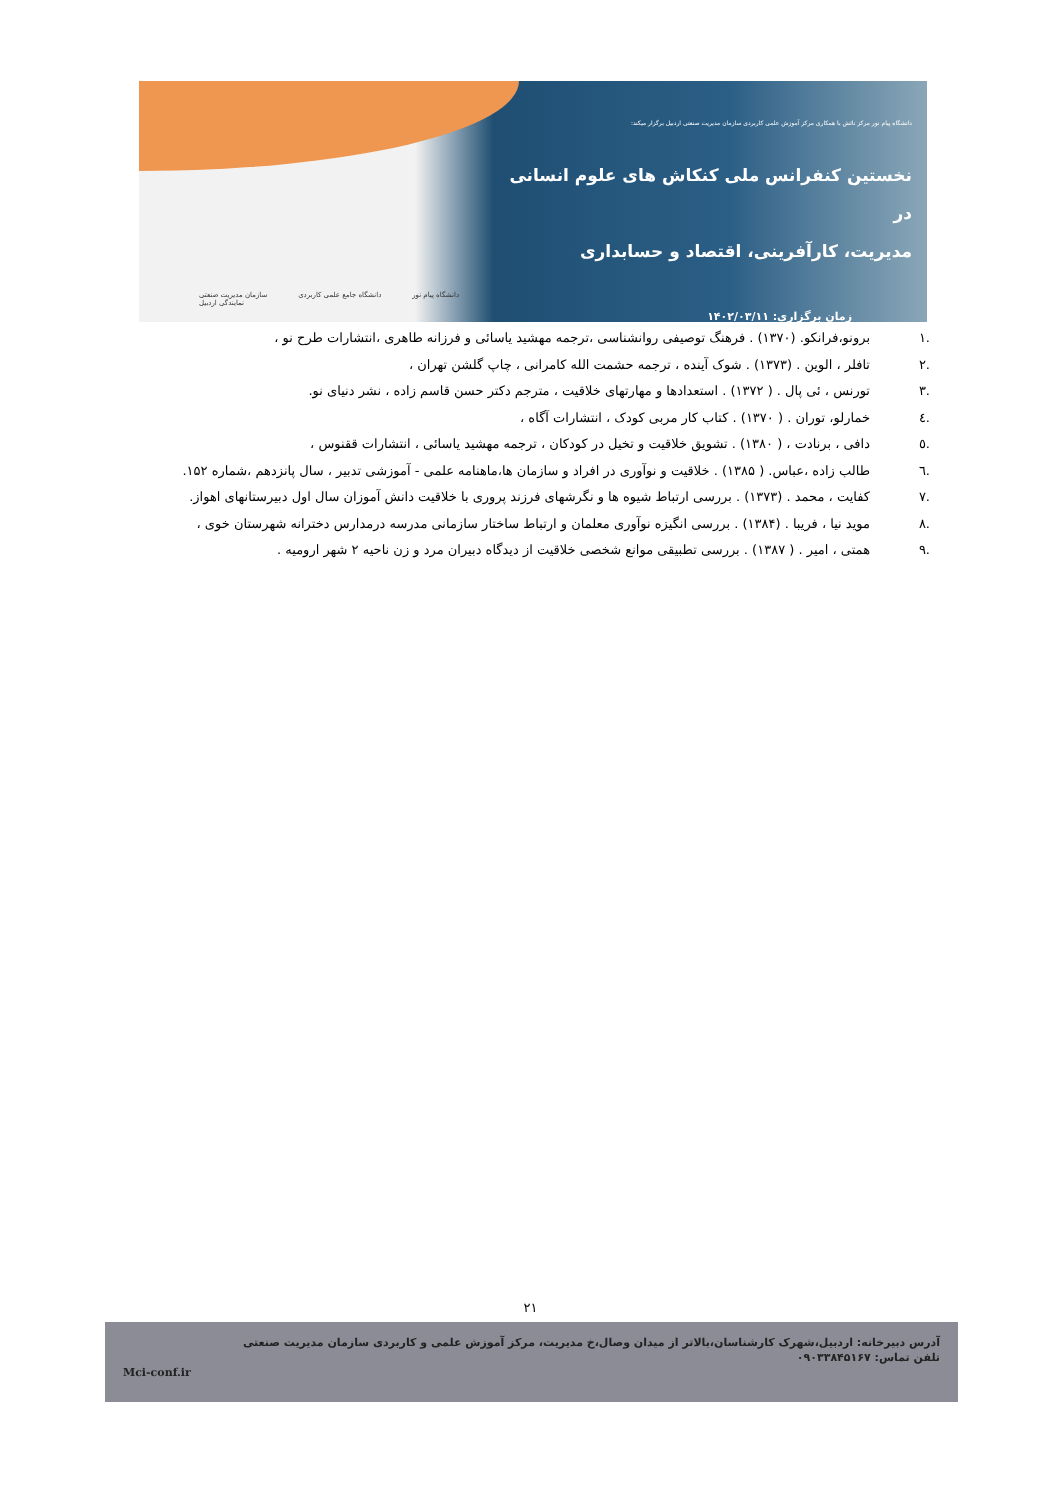دانشگاه پیام نور مرکز نائش با همکاری مرکز آموزش علمی کاربردی سازمان مدیریت صنعتی اردبیل برگزار میکند:
نخستین کنفرانس ملی کنکاش های علوم انسانی در
مدیریت، کارآفرینی، اقتصاد و حسابداری
زمان برگزاری: ۱۴۰۲/۰۳/۱۱
سازمان مدیریت صنعتی
نمایندگی اردبیل دانشگاه جامع علمی کاربردی دانشگاه پیام نور
.۱ برونو،فرانکو. (۱۳۷۰) . فرهنگ توصیفی روانشناسی ،ترجمه مهشید یاسائی و فرزانه طاهری ،انتشارات طرح نو ،
.۲ تافلر ، الوین . (۱۳۷۳) . شوک آینده ، ترجمه حشمت الله کامرانی ، چاپ گلشن تهران ،
.۳ تورنس ، ئی پال . ( ۱۳۷۲) . استعدادها و مهارتهای خلاقیت ، مترجم دکتر حسن قاسم زاده ، نشر دنیای نو.
.٤ خمارلو، توران . ( ۱۳۷۰) . کتاب کار مربی کودک ، انتشارات آگاه ،
.٥ دافی ، برنادت ، ( ۱۳۸۰) . تشویق خلاقیت و تخیل در کودکان ، ترجمه مهشید یاسائی ، انتشارات ققنوس ،
.٦ طالب زاده ،عباس. ( ۱۳۸۵) . خلاقیت و نوآوری در افراد و سازمان ها،ماهنامه علمی - آموزشی تدبیر ، سال پانزدهم ،شماره ۱۵۲.
.۷ کفایت ، محمد . (۱۳۷۳) . بررسی ارتباط شیوه ها و نگرشهای فرزند پروری با خلاقیت دانش آموزان سال اول دبیرستانهای اهواز.
.۸ موید نیا ، فریبا . (۱۳۸۴) . بررسی انگیزه نوآوری معلمان و ارتباط ساختار سازمانی مدرسه درمدارس دخترانه شهرستان خوی ،
.۹ همتی ، امیر . ( ۱۳۸۷) . بررسی تطبیقی موانع شخصی خلاقیت از دیدگاه دبیران مرد و زن ناحیه ۲ شهر ارومیه .
۲۱
آدرس دبیرخانه: اردبیل،شهرک کارشناسان،بالاتر از میدان وصال،خ مدیریت، مرکز آموزش علمی و کاربردی سازمان مدیریت صنعتی
تلفن تماس: ۰۹۰۳۳۸۴۵۱۶۷
Mci-conf.ir